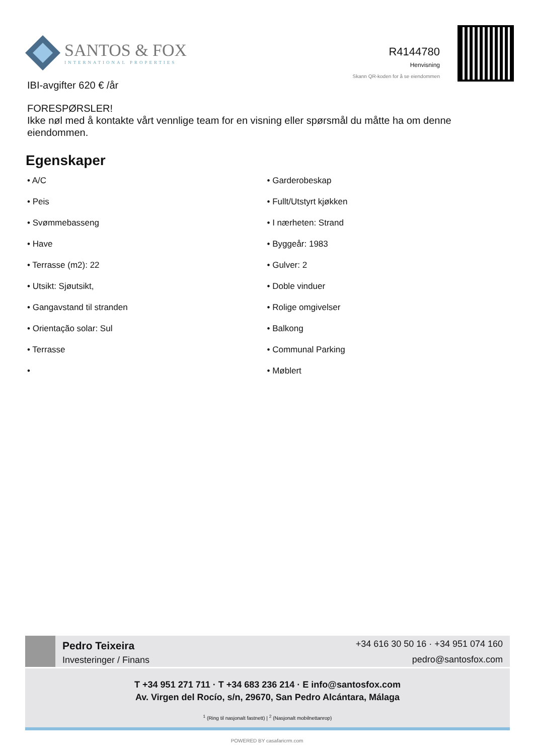SANTOS & FOX
INTERNATIONAL PROPERTIES
R4144780
Henvisning
Skann QR-koden for å se eiendommen
IBI-avgifter 620 € /år
FORESPØRSLER!
Ikke nøl med å kontakte vårt vennlige team for en visning eller spørsmål du måtte ha om denne eiendommen.
Egenskaper
• A/C
• Garderobeskap
• Peis
• Fullt/Utstyrt kjøkken
• Svømmebasseng
• I nærheten: Strand
• Have
• Byggeår: 1983
• Terrasse (m2): 22
• Gulver: 2
• Utsikt: Sjøutsikt,
• Doble vinduer
• Gangavstand til stranden
• Rolige omgivelser
• Orientação solar: Sul
• Balkong
• Terrasse
• Communal Parking
•
• Møblert
Pedro Teixeira
Investeringer / Finans
+34 616 30 50 16 · +34 951 074 160
pedro@santosfox.com
T +34 951 271 711 · T +34 683 236 214 · E info@santosfox.com
Av. Virgen del Rocío, s/n, 29670, San Pedro Alcántara, Málaga
<sup>1</sup> (Ring til nasjonalt fastnett) | <sup>2</sup> (Nasjonalt mobilnettanrop)
POWERED BY casafaricrm.com